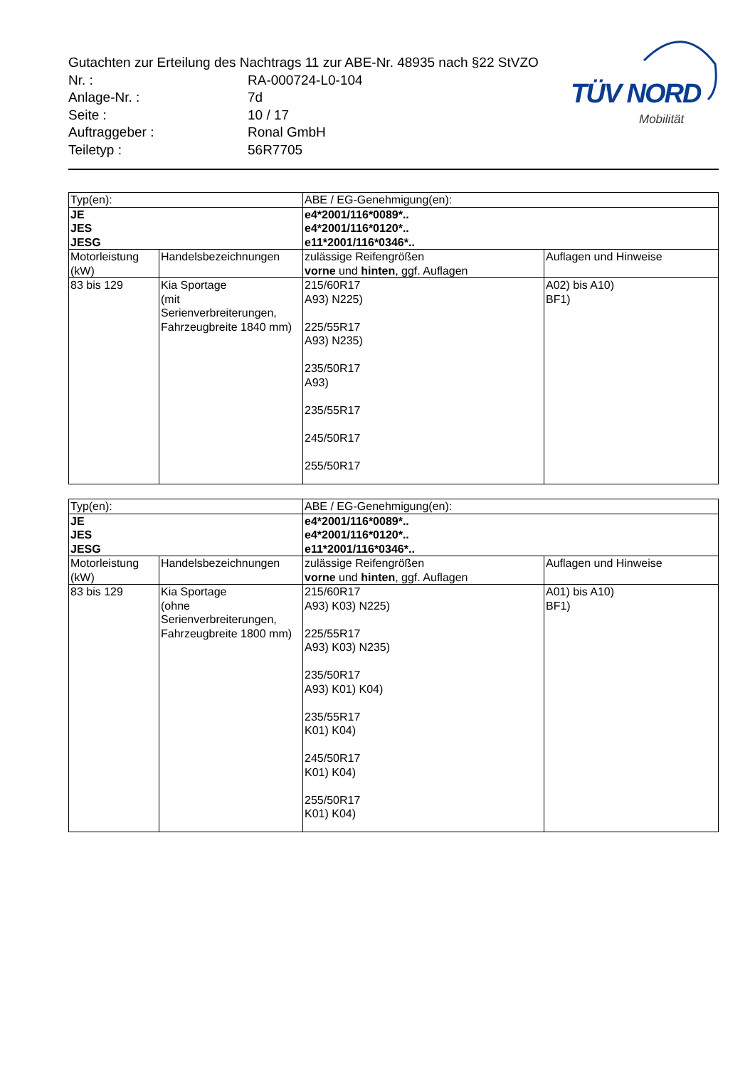Gutachten zur Erteilung des Nachtrags 11 zur ABE-Nr. 48935 nach §22 StVZO
Nr. : RA-000724-L0-104
Anlage-Nr. : 7d
Seite : 10 / 17
Auftraggeber : Ronal GmbH
Teiletyp : 56R7705
TÜV NORD
Mobilität
| Typ(en): | | ABE / EG-Genehmigung(en): | |
| JE JES JESG | | e4*2001/116*0089*.. e4*2001/116*0120*.. e11*2001/116*0346*.. | |
| Motorleistung (kW) | Handelsbezeichnungen | zulässige Reifengrößen vorne und hinten , ggf. Auflagen | Auflagen und Hinweise |
| 83 bis 129 | Kia Sportage (mit Serienverbreiterungen, Fahrzeugbreite 1840 mm) | 215/60R17 A93) N225) 225/55R17 A93) N235) 235/50R17 A93) 235/55R17 245/50R17 255/50R17 | A02) bis A10) BF1) |
| Typ(en): | | ABE / EG-Genehmigung(en): | |
| JE JES JESG | | e4*2001/116*0089*.. e4*2001/116*0120*.. e11*2001/116*0346*.. | |
| Motorleistung (kW) | Handelsbezeichnungen | zulässige Reifengrößen vorne und hinten , ggf. Auflagen | Auflagen und Hinweise |
| 83 bis 129 | Kia Sportage (ohne Serienverbreiterungen, Fahrzeugbreite 1800 mm) | 215/60R17 A93) K03) N225) 225/55R17 A93) K03) N235) 235/50R17 A93) K01) K04) 235/55R17 K01) K04) 245/50R17 K01) K04) 255/50R17 K01) K04) | A01) bis A10) BF1) |